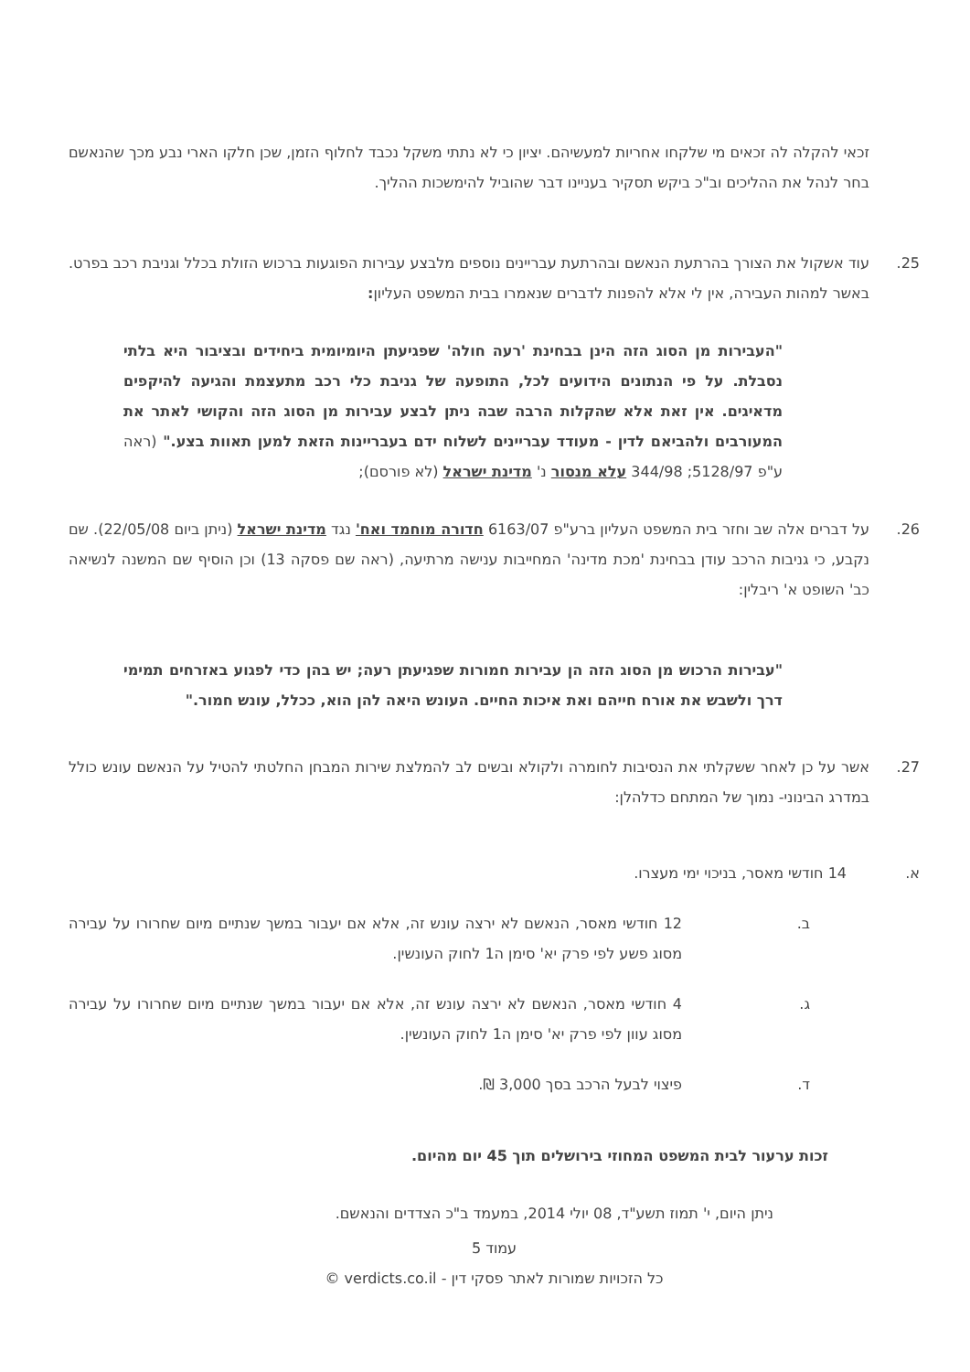זכאי להקלה לה זכאים מי שלקחו אחריות למעשיהם. יציון כי לא נתתי משקל נכבד לחלוף הזמן, שכן חלקו הארי נבע מכך שהנאשם בחר לנהל את ההליכים וב"כ ביקש תסקיר בעניינו דבר שהוביל להימשכות ההליך.
25. עוד אשקול את הצורך בהרתעת הנאשם ובהרתעת עבריינים נוספים מלבצע עבירות הפוגעות ברכוש הזולת בכלל וגניבת רכב בפרט. באשר למהות העבירה, אין לי אלא להפנות לדברים שנאמרו בבית המשפט העליון:
"העבירות מן הסוג הזה הינן בבחינת 'רעה חולה' שפגיעתן היומיומית ביחידים ובציבור היא בלתי נסבלת. על פי הנתונים הידועים לכל, התופעה של גניבת כלי רכב מתעצמת והגיעה להיקפים מדאיגים. אין זאת אלא שהקלות הרבה שבה ניתן לבצע עבירות מן הסוג הזה והקושי לאתר את המעורבים ולהביאם לדין - מעודד עבריינים לשלוח ידם בעבריינות הזאת למען תאוות בצע." (ראה ע"פ 5128/97; 344/98 עלא מנסור נ' מדינת ישראל (לא פורסם);
26. על דברים אלה שב וחזר בית המשפט העליון ברע"פ 6163/07 חדורה מוחמד ואח' נגד מדינת ישראל (ניתן ביום 22/05/08). שם נקבע, כי גניבות הרכב עודן בבחינת 'מכת מדינה' המחייבות ענישה מרתיעה, (ראה שם פסקה 13) וכן הוסיף שם המשנה לנשיאה כב' השופט א' ריבלין:
"עבירות הרכוש מן הסוג הזה הן עבירות חמורות שפגיעתן רעה; יש בהן כדי לפגוע באזרחים תמימי דרך ולשבש את אורח חייהם ואת איכות החיים. העונש היאה להן הוא, ככלל, עונש חמור."
27. אשר על כן לאחר ששקלתי את הנסיבות לחומרה ולקולא ובשים לב להמלצת שירות המבחן החלטתי להטיל על הנאשם עונש כולל במדרג הבינוני- נמוך של המתחם כדלהלן:
א. 14 חודשי מאסר, בניכוי ימי מעצרו.
ב. 12 חודשי מאסר, הנאשם לא ירצה עונש זה, אלא אם יעבור במשך שנתיים מיום שחרורו על עבירה מסוג פשע לפי פרק יא' סימן ה1 לחוק העונשין.
ג. 4 חודשי מאסר, הנאשם לא ירצה עונש זה, אלא אם יעבור במשך שנתיים מיום שחרורו על עבירה מסוג עוון לפי פרק יא' סימן ה1 לחוק העונשין.
ד. פיצוי לבעל הרכב בסך 3,000 ₪.
זכות ערעור לבית המשפט המחוזי בירושלים תוך 45 יום מהיום.
ניתן היום, י' תמוז תשע"ד, 08 יולי 2014, במעמד ב"כ הצדדים והנאשם.
עמוד 5
כל הזכויות שמורות לאתר פסקי דין - verdicts.co.il ©